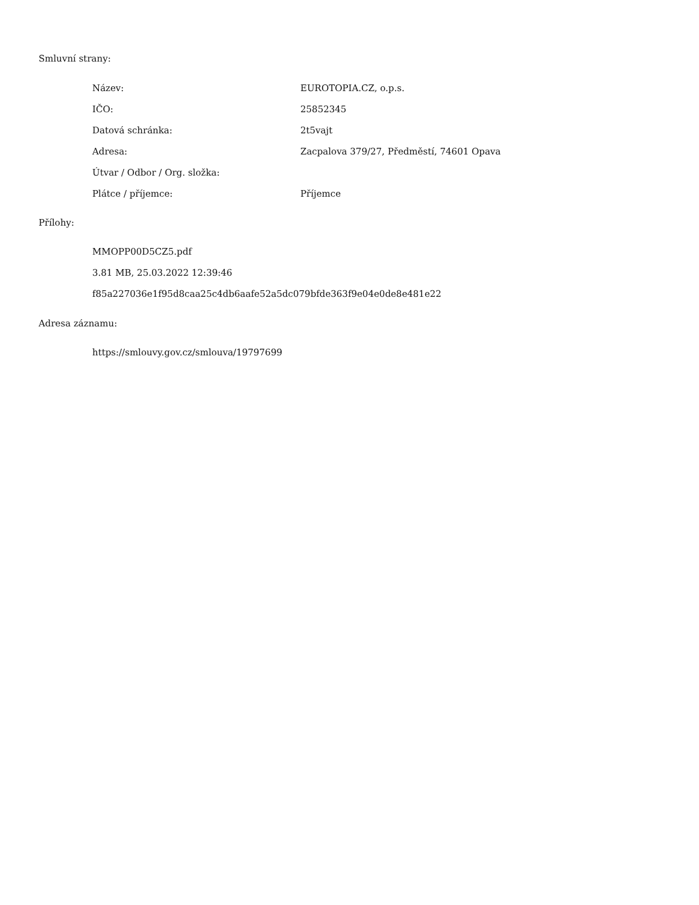Smluvní strany:
| Název: | EUROTOPIA.CZ, o.p.s. |
| IČO: | 25852345 |
| Datová schránka: | 2t5vajt |
| Adresa: | Zacpalova 379/27, Předměstí, 74601 Opava |
| Útvar / Odbor / Org. složka: | |
| Plátce / příjemce: | Příjemce |
Přílohy:
MMOPP00D5CZ5.pdf
3.81 MB, 25.03.2022 12:39:46
f85a227036e1f95d8caa25c4db6aafe52a5dc079bfde363f9e04e0de8e481e22
Adresa záznamu:
https://smlouvy.gov.cz/smlouva/19797699